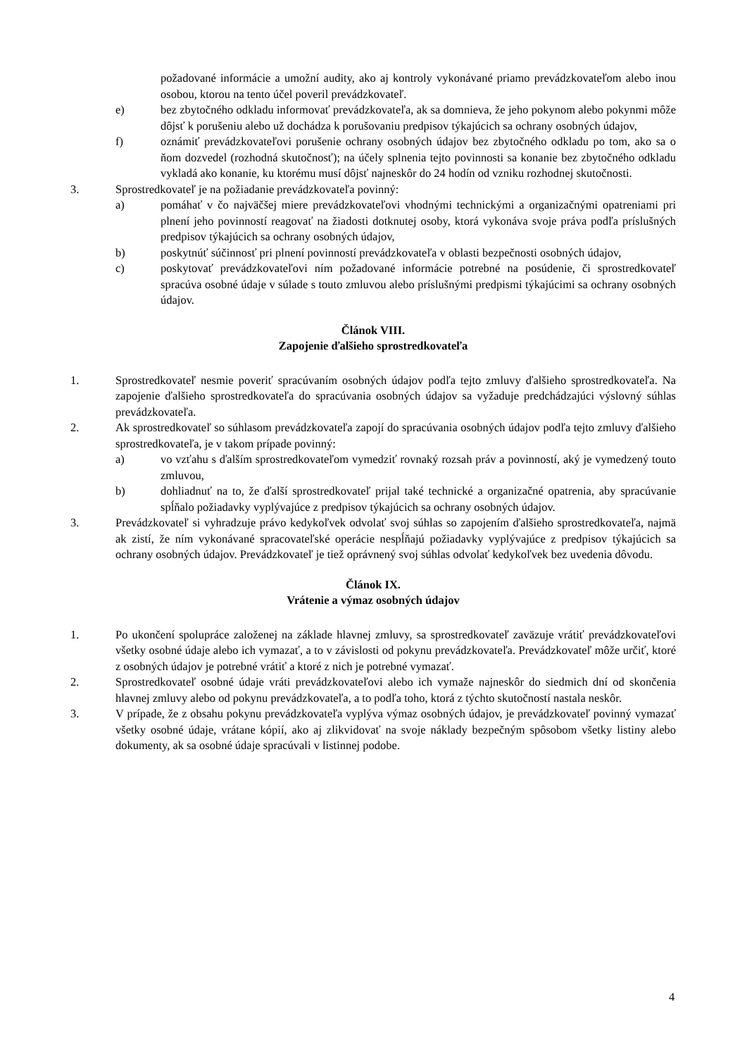požadované informácie a umožní audity, ako aj kontroly vykonávané priamo prevádzkovateľom alebo inou osobou, ktorou na tento účel poveril prevádzkovateľ.
e) bez zbytočného odkladu informovať prevádzkovateľa, ak sa domnieva, že jeho pokynom alebo pokynmi môže dôjsť k porušeniu alebo už dochádza k porušovaniu predpisov týkajúcich sa ochrany osobných údajov,
f) oznámiť prevádzkovateľovi porušenie ochrany osobných údajov bez zbytočného odkladu po tom, ako sa o ňom dozvedel (rozhodná skutočnosť); na účely splnenia tejto povinnosti sa konanie bez zbytočného odkladu vykladá ako konanie, ku ktorému musí dôjsť najneskôr do 24 hodín od vzniku rozhodnej skutočnosti.
3. Sprostredkovateľ je na požiadanie prevádzkovateľa povinný:
a) pomáhať v čo najväčšej miere prevádzkovateľovi vhodnými technickými a organizačnými opatreniami pri plnení jeho povinností reagovať na žiadosti dotknutej osoby, ktorá vykonáva svoje práva podľa príslušných predpisov týkajúcich sa ochrany osobných údajov,
b) poskytnúť súčinnosť pri plnení povinností prevádzkovateľa v oblasti bezpečnosti osobných údajov,
c) poskytovať prevádzkovateľovi ním požadované informácie potrebné na posúdenie, či sprostredkovateľ spracúva osobné údaje v súlade s touto zmluvou alebo príslušnými predpismi týkajúcimi sa ochrany osobných údajov.
Článok VIII.
Zapojenie ďalšieho sprostredkovateľa
1. Sprostredkovateľ nesmie poveriť spracúvaním osobných údajov podľa tejto zmluvy ďalšieho sprostredkovateľa. Na zapojenie ďalšieho sprostredkovateľa do spracúvania osobných údajov sa vyžaduje predchádzajúci výslovný súhlas prevádzkovateľa.
2. Ak sprostredkovateľ so súhlasom prevádzkovateľa zapojí do spracúvania osobných údajov podľa tejto zmluvy ďalšieho sprostredkovateľa, je v takom prípade povinný:
a) vo vzťahu s ďalším sprostredkovateľom vymedziť rovnaký rozsah práv a povinností, aký je vymedzený touto zmluvou,
b) dohliadnuť na to, že ďalší sprostredkovateľ prijal také technické a organizačné opatrenia, aby spracúvanie spĺňalo požiadavky vyplývajúce z predpisov týkajúcich sa ochrany osobných údajov.
3. Prevádzkovateľ si vyhradzuje právo kedykoľvek odvolať svoj súhlas so zapojením ďalšieho sprostredkovateľa, najmä ak zistí, že ním vykonávané spracovateľské operácie nespĺňajú požiadavky vyplývajúce z predpisov týkajúcich sa ochrany osobných údajov. Prevádzkovateľ je tiež oprávnený svoj súhlas odvolať kedykoľvek bez uvedenia dôvodu.
Článok IX.
Vrátenie a výmaz osobných údajov
1. Po ukončení spolupráce založenej na základe hlavnej zmluvy, sa sprostredkovateľ zaväzuje vrátiť prevádzkovateľovi všetky osobné údaje alebo ich vymazať, a to v závislosti od pokynu prevádzkovateľa. Prevádzkovateľ môže určiť, ktoré z osobných údajov je potrebné vrátiť a ktoré z nich je potrebné vymazať.
2. Sprostredkovateľ osobné údaje vráti prevádzkovateľovi alebo ich vymaže najneskôr do siedmich dní od skončenia hlavnej zmluvy alebo od pokynu prevádzkovateľa, a to podľa toho, ktorá z týchto skutočností nastala neskôr.
3. V prípade, že z obsahu pokynu prevádzkovateľa vyplýva výmaz osobných údajov, je prevádzkovateľ povinný vymazať všetky osobné údaje, vrátane kópií, ako aj zlikvidovať na svoje náklady bezpečným spôsobom všetky listiny alebo dokumenty, ak sa osobné údaje spracúvali v listinnej podobe.
4